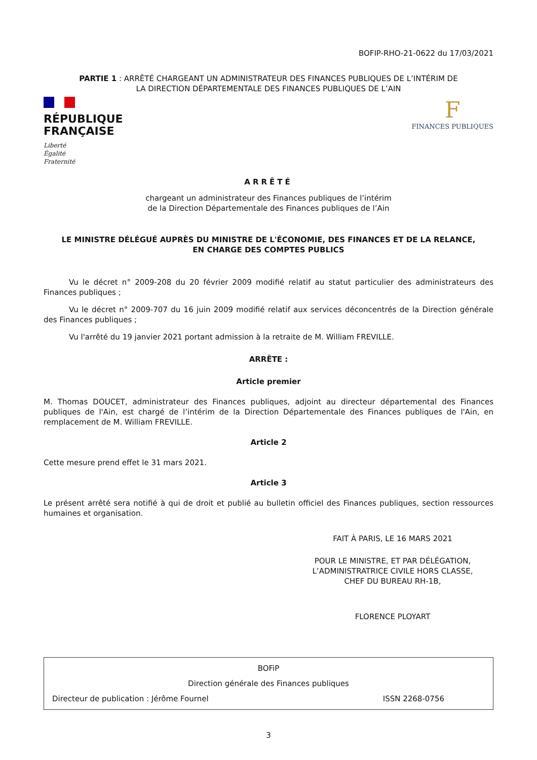BOFIP-RHO-21-0622 du 17/03/2021
PARTIE 1 : ARRÊTÉ CHARGEANT UN ADMINISTRATEUR DES FINANCES PUBLIQUES DE L’INTÉRIM DE LA DIRECTION DÉPARTEMENTALE DES FINANCES PUBLIQUES DE L’AIN
RÉPUBLIQUE
FRANÇAISE
Liberté
Égalité
Fraternité
F
FINANCES PUBLIQUES
ARRÊTÉ
chargeant un administrateur des Finances publiques de l’intérim
de la Direction Départementale des Finances publiques de l’Ain
LE MINISTRE DÉLÉGUÉ AUPRÈS DU MINISTRE DE L'ÉCONOMIE, DES FINANCES ET DE LA RELANCE,
EN CHARGE DES COMPTES PUBLICS
Vu le décret n° 2009-208 du 20 février 2009 modifié relatif au statut particulier des administrateurs des Finances publiques ;
Vu le décret n° 2009-707 du 16 juin 2009 modifié relatif aux services déconcentrés de la Direction générale des Finances publiques ;
Vu l'arrêté du 19 janvier 2021 portant admission à la retraite de M. William FREVILLE.
ARRÊTE :
Article premier
M. Thomas DOUCET, administrateur des Finances publiques, adjoint au directeur départemental des Finances publiques de l'Ain, est chargé de l’intérim de la Direction Départementale des Finances publiques de l'Ain, en remplacement de M. William FREVILLE.
Article 2
Cette mesure prend effet le 31 mars 2021.
Article 3
Le présent arrêté sera notifié à qui de droit et publié au bulletin officiel des Finances publiques, section ressources humaines et organisation.
FAIT À PARIS, LE 16 MARS 2021
POUR LE MINISTRE, ET PAR DÉLÉGATION,
L’ADMINISTRATRICE CIVILE HORS CLASSE,
CHEF DU BUREAU RH-1B,
FLORENCE PLOYART
BOFiP
Direction générale des Finances publiques
Directeur de publication : Jérôme Fournel ISSN 2268-0756
3